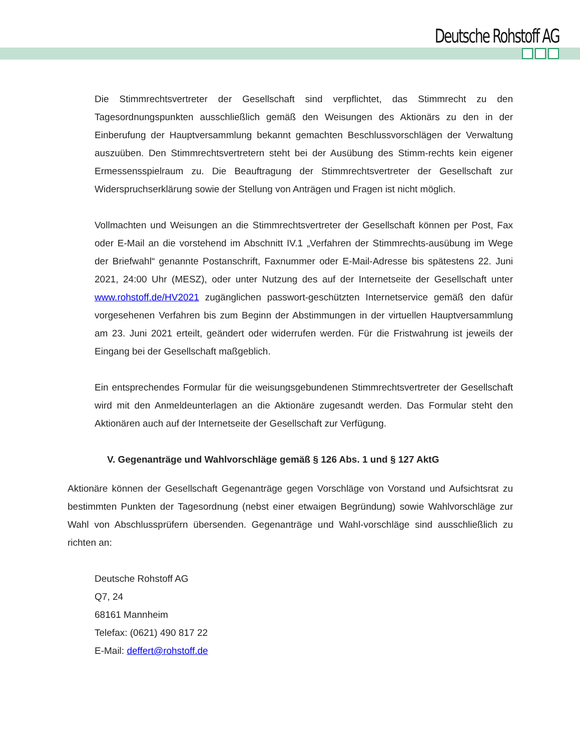Deutsche Rohstoff AG
Die Stimmrechtsvertreter der Gesellschaft sind verpflichtet, das Stimmrecht zu den Tagesordnungspunkten ausschließlich gemäß den Weisungen des Aktionärs zu den in der Einberufung der Hauptversammlung bekannt gemachten Beschlussvorschlägen der Verwaltung auszuüben. Den Stimmrechtsvertretern steht bei der Ausübung des Stimm-rechts kein eigener Ermessensspielraum zu. Die Beauftragung der Stimmrechtsvertreter der Gesellschaft zur Widerspruchserklärung sowie der Stellung von Anträgen und Fragen ist nicht möglich.
Vollmachten und Weisungen an die Stimmrechtsvertreter der Gesellschaft können per Post, Fax oder E-Mail an die vorstehend im Abschnitt IV.1 „Verfahren der Stimmrechts-ausübung im Wege der Briefwahl“ genannte Postanschrift, Faxnummer oder E-Mail-Adresse bis spätestens 22. Juni 2021, 24:00 Uhr (MESZ), oder unter Nutzung des auf der Internetseite der Gesellschaft unter www.rohstoff.de/HV2021 zugänglichen passwort-geschützten Internetservice gemäß den dafür vorgesehenen Verfahren bis zum Beginn der Abstimmungen in der virtuellen Hauptversammlung am 23. Juni 2021 erteilt, geändert oder widerrufen werden. Für die Fristwahrung ist jeweils der Eingang bei der Gesellschaft maßgeblich.
Ein entsprechendes Formular für die weisungsgebundenen Stimmrechtsvertreter der Gesellschaft wird mit den Anmeldeunterlagen an die Aktionäre zugesandt werden. Das Formular steht den Aktionären auch auf der Internetseite der Gesellschaft zur Verfügung.
V. Gegenanträge und Wahlvorschläge gemäß § 126 Abs. 1 und § 127 AktG
Aktionäre können der Gesellschaft Gegenanträge gegen Vorschläge von Vorstand und Aufsichtsrat zu bestimmten Punkten der Tagesordnung (nebst einer etwaigen Begründung) sowie Wahlvorschläge zur Wahl von Abschlussprüfern übersenden. Gegenanträge und Wahl-vorschläge sind ausschließlich zu richten an:
Deutsche Rohstoff AG
Q7, 24
68161 Mannheim
Telefax: (0621) 490 817 22
E-Mail: deffert@rohstoff.de